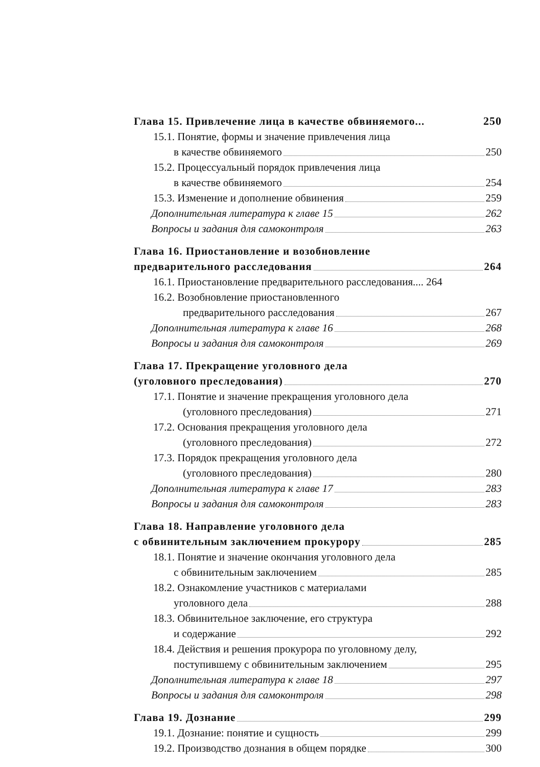Глава 15. Привлечение лица в качестве обвиняемого... 250
15.1. Понятие, формы и значение привлечения лица
в качестве обвиняемого 250
15.2. Процессуальный порядок привлечения лица
в качестве обвиняемого 254
15.3. Изменение и дополнение обвинения 259
Дополнительная литература к главе 15 262
Вопросы и задания для самоконтроля 263
Глава 16. Приостановление и возобновление
предварительного расследования 264
16.1. Приостановление предварительного расследования.... 264
16.2. Возобновление приостановленного
предварительного расследования 267
Дополнительная литература к главе 16 268
Вопросы и задания для самоконтроля 269
Глава 17. Прекращение уголовного дела
(уголовного преследования) 270
17.1. Понятие и значение прекращения уголовного дела
(уголовного преследования) 271
17.2. Основания прекращения уголовного дела
(уголовного преследования) 272
17.3. Порядок прекращения уголовного дела
(уголовного преследования) 280
Дополнительная литература к главе 17 283
Вопросы и задания для самоконтроля 283
Глава 18. Направление уголовного дела
с обвинительным заключением прокурору 285
18.1. Понятие и значение окончания уголовного дела
с обвинительным заключением 285
18.2. Ознакомление участников с материалами
уголовного дела 288
18.3. Обвинительное заключение, его структура
и содержание 292
18.4. Действия и решения прокурора по уголовному делу,
поступившему с обвинительным заключением 295
Дополнительная литература к главе 18 297
Вопросы и задания для самоконтроля 298
Глава 19. Дознание 299
19.1. Дознание: понятие и сущность 299
19.2. Производство дознания в общем порядке 300